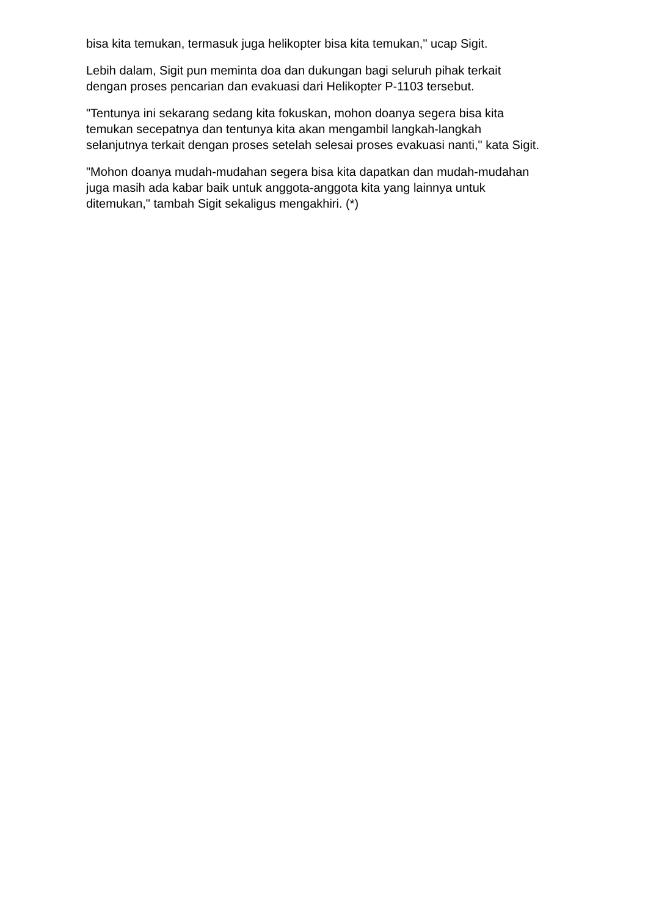bisa kita temukan, termasuk juga helikopter bisa kita temukan," ucap Sigit.
Lebih dalam, Sigit pun meminta doa dan dukungan bagi seluruh pihak terkait dengan proses pencarian dan evakuasi dari Helikopter P-1103 tersebut.
"Tentunya ini sekarang sedang kita fokuskan, mohon doanya segera bisa kita temukan secepatnya dan tentunya kita akan mengambil langkah-langkah selanjutnya terkait dengan proses setelah selesai proses evakuasi nanti," kata Sigit.
"Mohon doanya mudah-mudahan segera bisa kita dapatkan dan mudah-mudahan juga masih ada kabar baik untuk anggota-anggota kita yang lainnya untuk ditemukan," tambah Sigit sekaligus mengakhiri. (*)